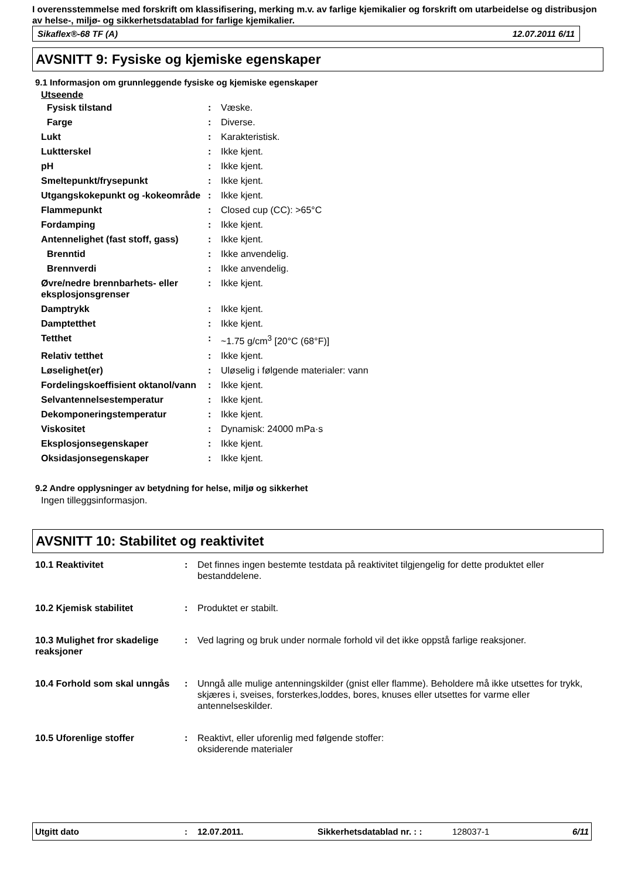I overensstemmelse med forskrift om klassifisering, merking m.v. av farlige kjemikalier og forskrift om utarbeidelse og distribusjon av helse-, miljø- og sikkerhetsdatablad for farlige kjemikalier.
Sikaflex®-68 TF (A) 12.07.2011 6/11
AVSNITT 9: Fysiske og kjemiske egenskaper
9.1 Informasjon om grunnleggende fysiske og kjemiske egenskaper
Utseende
| Fysisk tilstand | : | Væske. |
| Farge | : | Diverse. |
| Lukt | : | Karakteristisk. |
| Luktterskel | : | Ikke kjent. |
| pH | : | Ikke kjent. |
| Smeltepunkt/frysepunkt | : | Ikke kjent. |
| Utgangskokepunkt og -kokeområde | : | Ikke kjent. |
| Flammepunkt | : | Closed cup (CC): >65°C |
| Fordamping | : | Ikke kjent. |
| Antennelighet (fast stoff, gass) | : | Ikke kjent. |
| Brenntid | : | Ikke anvendelig. |
| Brennverdi | : | Ikke anvendelig. |
| Øvre/nedre brennbarhets- eller eksplosjonsgrenser | : | Ikke kjent. |
| Damptrykk | : | Ikke kjent. |
| Damptetthet | : | Ikke kjent. |
| Tetthet | : | ~1.75 g/cm<sup>3</sup> [20°C (68°F)] |
| Relativ tetthet | : | Ikke kjent. |
| Løselighet(er) | : | Uløselig i følgende materialer: vann |
| Fordelingskoeffisient oktanol/vann | : | Ikke kjent. |
| Selvantennelsestemperatur | : | Ikke kjent. |
| Dekomponeringstemperatur | : | Ikke kjent. |
| Viskositet | : | Dynamisk: 24000 mPa·s |
| Eksplosjonsegenskaper | : | Ikke kjent. |
| Oksidasjonsegenskaper | : | Ikke kjent. |
9.2 Andre opplysninger av betydning for helse, miljø og sikkerhet
Ingen tilleggsinformasjon.
AVSNITT 10: Stabilitet og reaktivitet
| 10.1 Reaktivitet | : | Det finnes ingen bestemte testdata på reaktivitet tilgjengelig for dette produktet eller bestanddelene. |
| 10.2 Kjemisk stabilitet | : | Produktet er stabilt. |
| 10.3 Mulighet fror skadelige reaksjoner | : | Ved lagring og bruk under normale forhold vil det ikke oppstå farlige reaksjoner. |
| 10.4 Forhold som skal unngås | : | Unngå alle mulige antenningskilder (gnist eller flamme). Beholdere må ikke utsettes for trykk, skjæres i, sveises, forsterkes,loddes, bores, knuses eller utsettes for varme eller antennelseskilder. |
| 10.5 Uforenlige stoffer | : | Reaktivt, eller uforenlig med følgende stoffer: oksiderende materialer |
Utgitt dato: 12.07.2011. Sikkerhetsdatablad nr. : : 128037-1 6/11